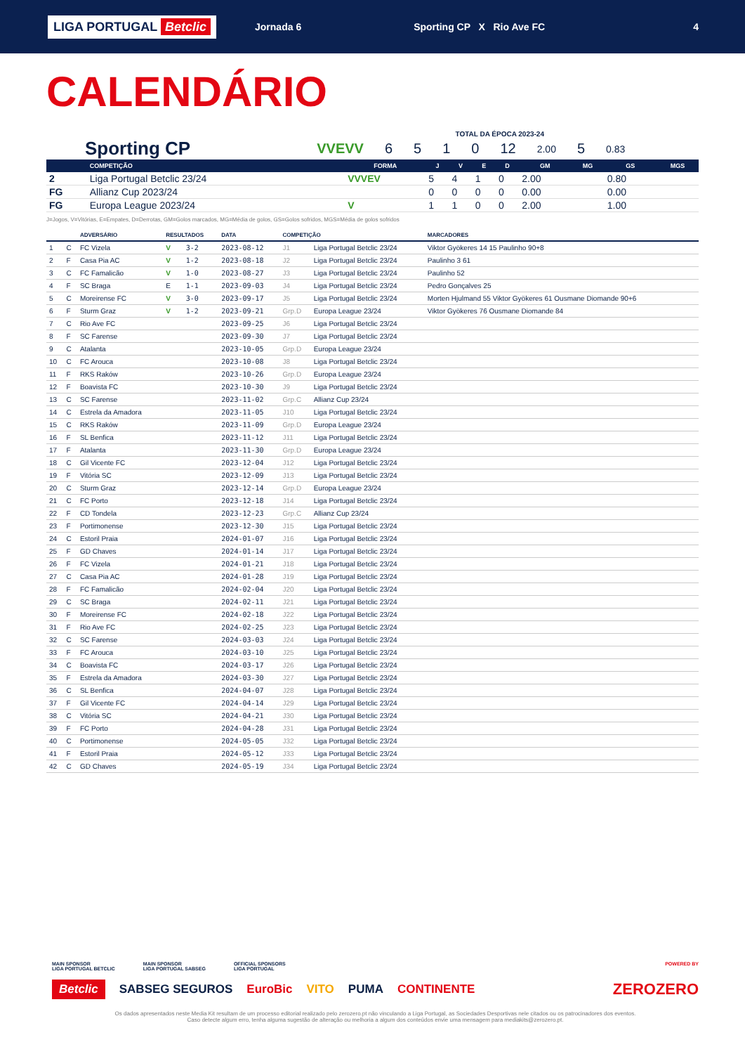LIGA PORTUGAL Betclic
Jornada 6 Sporting CP X Rio Ave FC 4
CALENDÁRIO
TOTAL DA ÉPOCA 2023-24
Sporting CP VVEVV 6510 12 2.00 5 0.83
| | COMPETIÇÃO | FORMA | J | V | E | D | GM | MG | GS | MGS |
| --- | --- | --- | --- | --- | --- | --- | --- | --- | --- | --- |
| 2 | Liga Portugal Betclic 23/24 | VVVEV | 5 | 4 | 1 | 0 | 2.00 | | 0.80 | |
| FG | Allianz Cup 2023/24 | | 0 | 0 | 0 | 0 | 0.00 | | 0.00 | |
| FG | Europa League 2023/24 | V | 1 | 1 | 0 | 0 | 2.00 | | 1.00 | |
J=Jogos, V=Vitórias, E=Empates, D=Derrotas, GM=Golos marcados, MG=Média de golos, GS=Golos sofridos, MGS=Média de golos sofridos
| | | ADVERSÁRIO | RESULTADOS | | DATA | COMPETIÇÃO | | MARCADORES |
| --- | --- | --- | --- | --- | --- | --- | --- | --- |
| 1 | C | FC Vizela | V | 3-2 | 2023-08-12 | J1 | Liga Portugal Betclic 23/24 | Viktor Gyökeres 14 15 Paulinho 90+8 |
| 2 | F | Casa Pia AC | V | 1-2 | 2023-08-18 | J2 | Liga Portugal Betclic 23/24 | Paulinho 3 61 |
| 3 | C | FC Famalicão | V | 1-0 | 2023-08-27 | J3 | Liga Portugal Betclic 23/24 | Paulinho 52 |
| 4 | F | SC Braga | E | 1-1 | 2023-09-03 | J4 | Liga Portugal Betclic 23/24 | Pedro Gonçalves 25 |
| 5 | C | Moreirense FC | V | 3-0 | 2023-09-17 | J5 | Liga Portugal Betclic 23/24 | Morten Hjulmand 55 Viktor Gyökeres 61 Ousmane Diomande 90+6 |
| 6 | F | Sturm Graz | V | 1-2 | 2023-09-21 | Grp.D | Europa League 23/24 | Viktor Gyökeres 76 Ousmane Diomande 84 |
| 7 | C | Rio Ave FC | | | 2023-09-25 | J6 | Liga Portugal Betclic 23/24 | |
| 8 | F | SC Farense | | | 2023-09-30 | J7 | Liga Portugal Betclic 23/24 | |
| 9 | C | Atalanta | | | 2023-10-05 | Grp.D | Europa League 23/24 | |
| 10 | C | FC Arouca | | | 2023-10-08 | J8 | Liga Portugal Betclic 23/24 | |
| 11 | F | RKS Raków | | | 2023-10-26 | Grp.D | Europa League 23/24 | |
| 12 | F | Boavista FC | | | 2023-10-30 | J9 | Liga Portugal Betclic 23/24 | |
| 13 | C | SC Farense | | | 2023-11-02 | Grp.C | Allianz Cup 23/24 | |
| 14 | C | Estrela da Amadora | | | 2023-11-05 | J10 | Liga Portugal Betclic 23/24 | |
| 15 | C | RKS Raków | | | 2023-11-09 | Grp.D | Europa League 23/24 | |
| 16 | F | SL Benfica | | | 2023-11-12 | J11 | Liga Portugal Betclic 23/24 | |
| 17 | F | Atalanta | | | 2023-11-30 | Grp.D | Europa League 23/24 | |
| 18 | C | Gil Vicente FC | | | 2023-12-04 | J12 | Liga Portugal Betclic 23/24 | |
| 19 | F | Vitória SC | | | 2023-12-09 | J13 | Liga Portugal Betclic 23/24 | |
| 20 | C | Sturm Graz | | | 2023-12-14 | Grp.D | Europa League 23/24 | |
| 21 | C | FC Porto | | | 2023-12-18 | J14 | Liga Portugal Betclic 23/24 | |
| 22 | F | CD Tondela | | | 2023-12-23 | Grp.C | Allianz Cup 23/24 | |
| 23 | F | Portimonense | | | 2023-12-30 | J15 | Liga Portugal Betclic 23/24 | |
| 24 | C | Estoril Praia | | | 2024-01-07 | J16 | Liga Portugal Betclic 23/24 | |
| 25 | F | GD Chaves | | | 2024-01-14 | J17 | Liga Portugal Betclic 23/24 | |
| 26 | F | FC Vizela | | | 2024-01-21 | J18 | Liga Portugal Betclic 23/24 | |
| 27 | C | Casa Pia AC | | | 2024-01-28 | J19 | Liga Portugal Betclic 23/24 | |
| 28 | F | FC Famalicão | | | 2024-02-04 | J20 | Liga Portugal Betclic 23/24 | |
| 29 | C | SC Braga | | | 2024-02-11 | J21 | Liga Portugal Betclic 23/24 | |
| 30 | F | Moreirense FC | | | 2024-02-18 | J22 | Liga Portugal Betclic 23/24 | |
| 31 | F | Rio Ave FC | | | 2024-02-25 | J23 | Liga Portugal Betclic 23/24 | |
| 32 | C | SC Farense | | | 2024-03-03 | J24 | Liga Portugal Betclic 23/24 | |
| 33 | F | FC Arouca | | | 2024-03-10 | J25 | Liga Portugal Betclic 23/24 | |
| 34 | C | Boavista FC | | | 2024-03-17 | J26 | Liga Portugal Betclic 23/24 | |
| 35 | F | Estrela da Amadora | | | 2024-03-30 | J27 | Liga Portugal Betclic 23/24 | |
| 36 | C | SL Benfica | | | 2024-04-07 | J28 | Liga Portugal Betclic 23/24 | |
| 37 | F | Gil Vicente FC | | | 2024-04-14 | J29 | Liga Portugal Betclic 23/24 | |
| 38 | C | Vitória SC | | | 2024-04-21 | J30 | Liga Portugal Betclic 23/24 | |
| 39 | F | FC Porto | | | 2024-04-28 | J31 | Liga Portugal Betclic 23/24 | |
| 40 | C | Portimonense | | | 2024-05-05 | J32 | Liga Portugal Betclic 23/24 | |
| 41 | F | Estoril Praia | | | 2024-05-12 | J33 | Liga Portugal Betclic 23/24 | |
| 42 | C | GD Chaves | | | 2024-05-19 | J34 | Liga Portugal Betclic 23/24 | |
MAIN SPONSOR
LIGA PORTUGAL BETCLIC
MAIN SPONSOR
LIGA PORTUGAL SABSEG
OFFICIAL SPONSORS
LIGA PORTUGAL
POWERED BY
Betclic SABSEG SEGUROS EuroBic VITO PUMA CONTINENTE ZEROZERO
Os dados apresentados neste Media Kit resultam de um processo editorial realizado pelo zerozero.pt não vinculando a Liga Portugal, as Sociedades Desportivas nele citados ou os patrocinadores dos eventos.
Caso detecte algum erro, tenha alguma sugestão de alteração ou melhoria a algum dos conteúdos envie uma mensagem para mediakits@zerozero.pt.